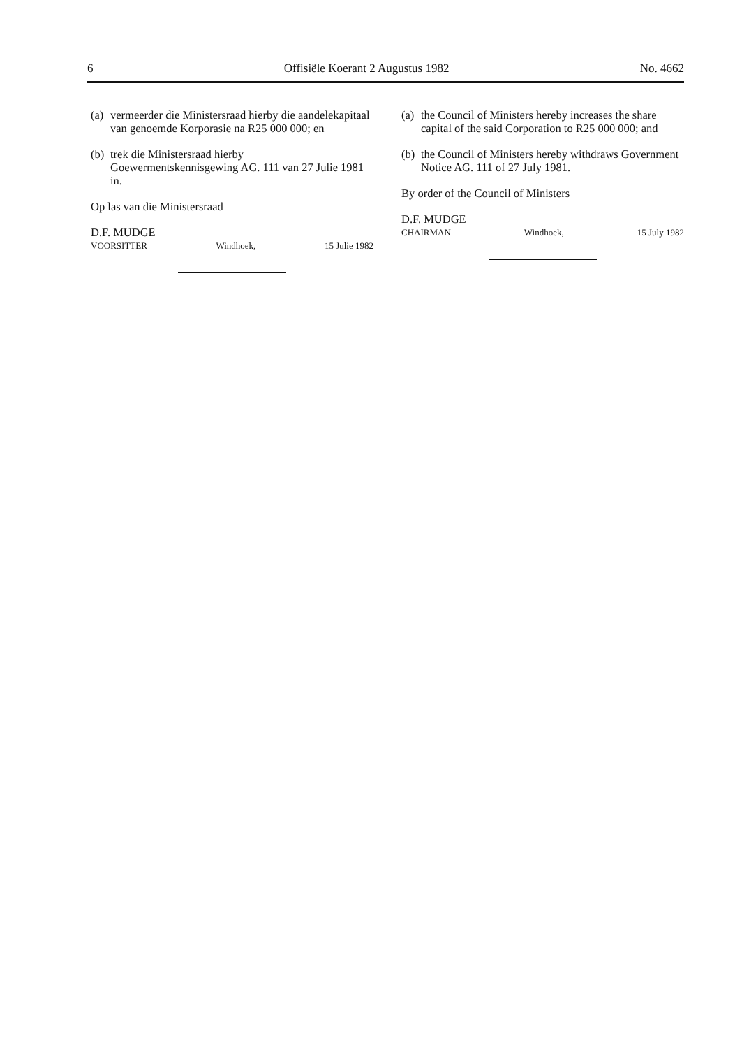6 Offisiële Koerant 2 Augustus 1982 No. 4662
(a) vermeerder die Ministersraad hierby die aandelekapitaal van genoemde Korporasie na R25 000 000; en
(b) trek die Ministersraad hierby Goewermentskennisgewing AG. 111 van 27 Julie 1981 in.
Op las van die Ministersraad
D.F. MUDGE
VOORSITTER Windhoek, 15 Julie 1982
(a) the Council of Ministers hereby increases the share capital of the said Corporation to R25 000 000; and
(b) the Council of Ministers hereby withdraws Government Notice AG. 111 of 27 July 1981.
By order of the Council of Ministers
D.F. MUDGE
CHAIRMAN Windhoek, 15 July 1982